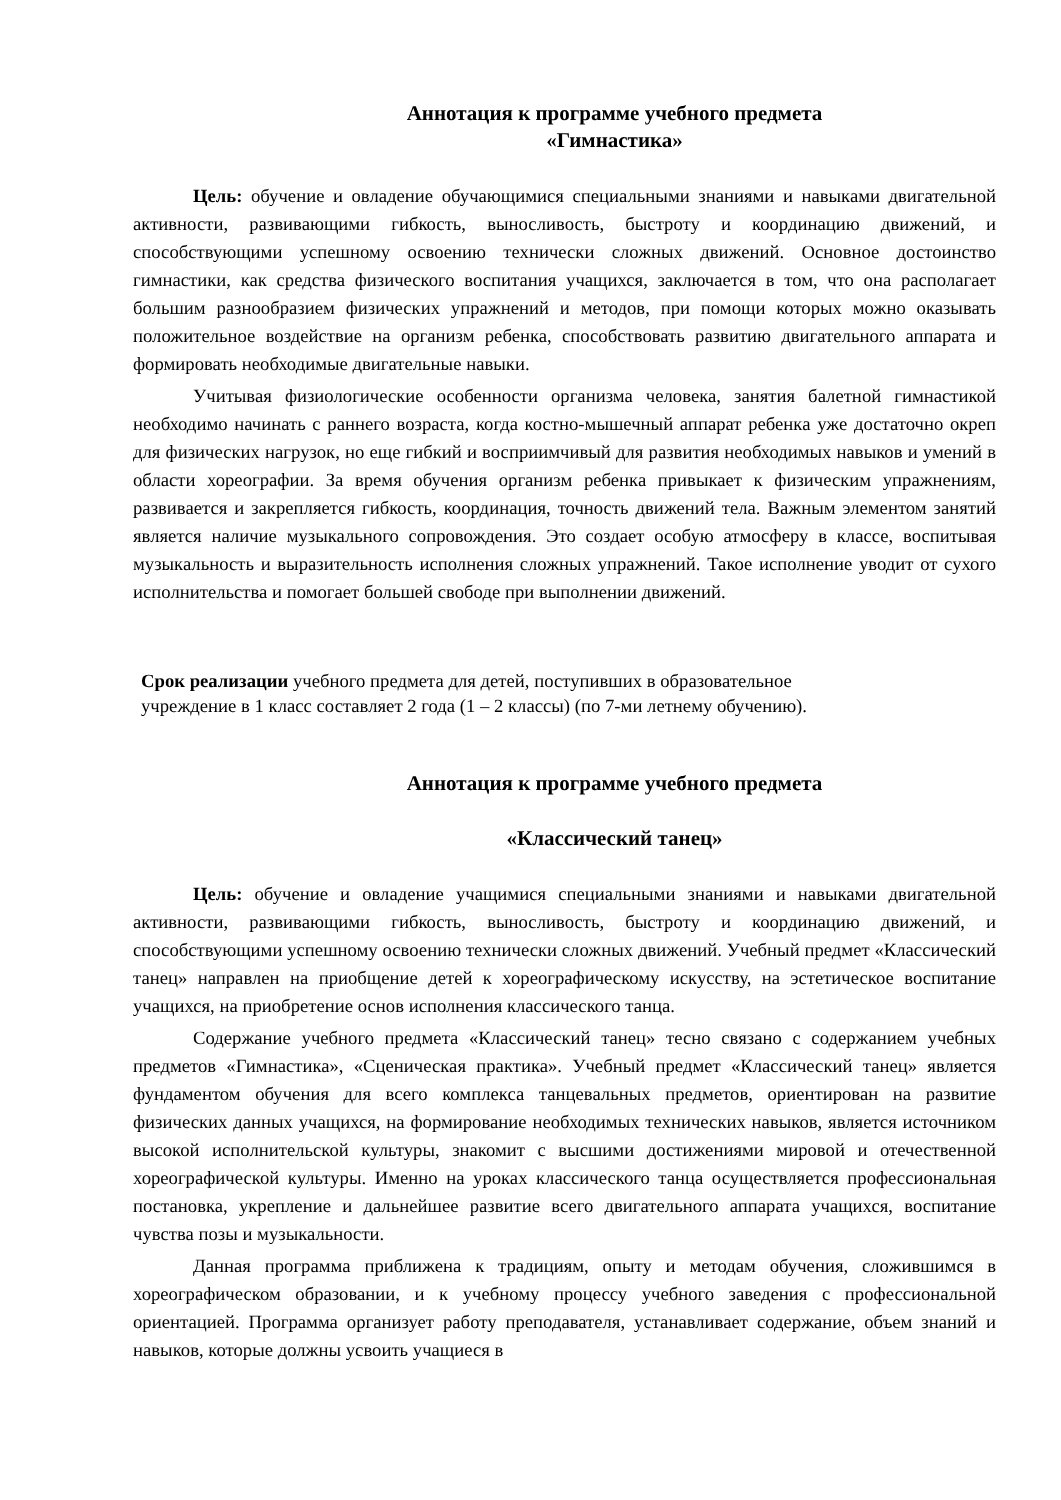Аннотация к программе учебного предмета
«Гимнастика»
Цель: обучение и овладение обучающимися специальными знаниями и навыками двигательной активности, развивающими гибкость, выносливость, быстроту и координацию движений, и способствующими успешному освоению технически сложных движений. Основное достоинство гимнастики, как средства физического воспитания учащихся, заключается в том, что она располагает большим разнообразием физических упражнений и методов, при помощи которых можно оказывать положительное воздействие на организм ребенка, способствовать развитию двигательного аппарата и формировать необходимые двигательные навыки.
Учитывая физиологические особенности организма человека, занятия балетной гимнастикой необходимо начинать с раннего возраста, когда костно-мышечный аппарат ребенка уже достаточно окреп для физических нагрузок, но еще гибкий и восприимчивый для развития необходимых навыков и умений в области хореографии. За время обучения организм ребенка привыкает к физическим упражнениям, развивается и закрепляется гибкость, координация, точность движений тела. Важным элементом занятий является наличие музыкального сопровождения. Это создает особую атмосферу в классе, воспитывая музыкальность и выразительность исполнения сложных упражнений. Такое исполнение уводит от сухого исполнительства и помогает большей свободе при выполнении движений.
Срок реализации учебного предмета для детей, поступивших в образовательное
учреждение в 1 класс составляет 2 года (1 – 2 классы) (по 7-ми летнему обучению).
Аннотация к программе учебного предмета
«Классический танец»
Цель: обучение и овладение учащимися специальными знаниями и навыками двигательной активности, развивающими гибкость, выносливость, быстроту и координацию движений, и способствующими успешному освоению технически сложных движений. Учебный предмет «Классический танец» направлен на приобщение детей к хореографическому искусству, на эстетическое воспитание учащихся, на приобретение основ исполнения классического танца.
Содержание учебного предмета «Классический танец» тесно связано с содержанием учебных предметов «Гимнастика», «Сценическая практика». Учебный предмет «Классический танец» является фундаментом обучения для всего комплекса танцевальных предметов, ориентирован на развитие физических данных учащихся, на формирование необходимых технических навыков, является источником высокой исполнительской культуры, знакомит с высшими достижениями мировой и отечественной хореографической культуры. Именно на уроках классического танца осуществляется профессиональная постановка, укрепление и дальнейшее развитие всего двигательного аппарата учащихся, воспитание чувства позы и музыкальности.
Данная программа приближена к традициям, опыту и методам обучения, сложившимся в хореографическом образовании, и к учебному процессу учебного заведения с профессиональной ориентацией. Программа организует работу преподавателя, устанавливает содержание, объем знаний и навыков, которые должны усвоить учащиеся в